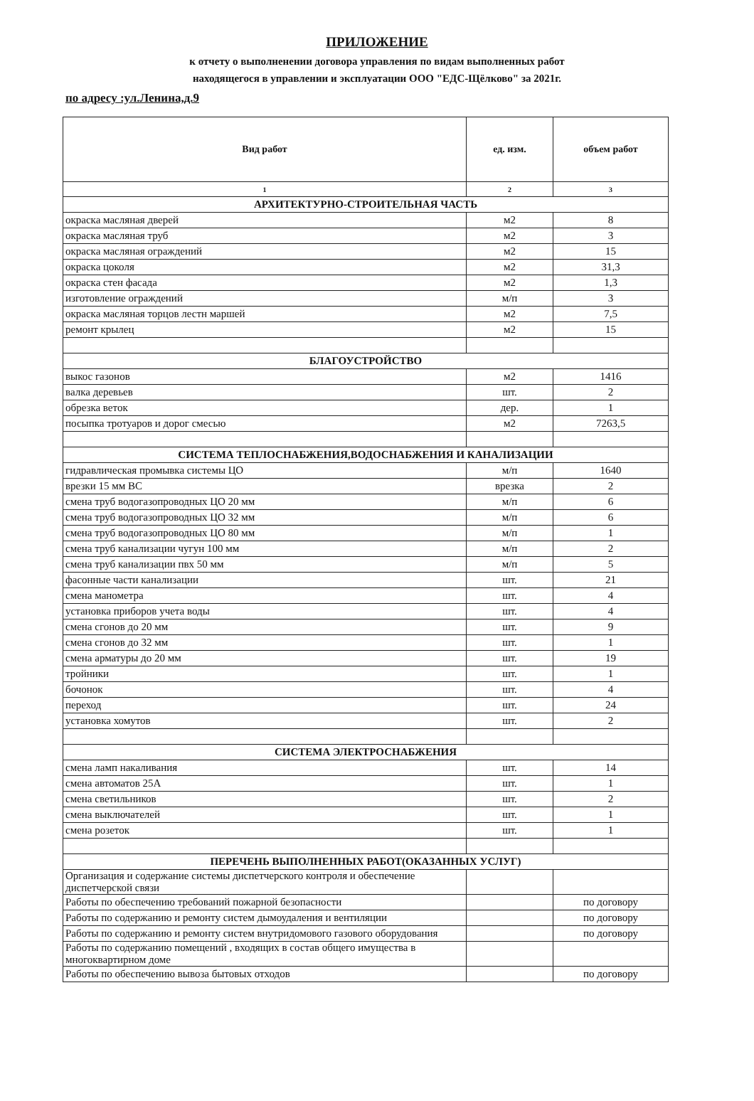ПРИЛОЖЕНИЕ
к отчету о выполненении договора управления по видам выполненных работ
находящегося в управлении и эксплуатации ООО "ЕДС-Щёлково" за 2021г.
по адресу :ул.Ленина,д.9
| Вид работ | ед. изм. | объем работ |
| --- | --- | --- |
| 1 | 2 | 3 |
| АРХИТЕКТУРНО-СТРОИТЕЛЬНАЯ ЧАСТЬ | | |
| окраска масляная дверей | м2 | 8 |
| окраска масляная труб | м2 | 3 |
| окраска масляная ограждений | м2 | 15 |
| окраска цоколя | м2 | 31,3 |
| окраска стен фасада | м2 | 1,3 |
| изготовление ограждений | м/п | 3 |
| окраска масляная торцов лестн маршей | м2 | 7,5 |
| ремонт крылец | м2 | 15 |
| БЛАГОУСТРОЙСТВО | | |
| выкос газонов | м2 | 1416 |
| валка деревьев | шт. | 2 |
| обрезка веток | дер. | 1 |
| посыпка тротуаров и дорог смесью | м2 | 7263,5 |
| СИСТЕМА ТЕПЛОСНАБЖЕНИЯ,ВОДОСНАБЖЕНИЯ И КАНАЛИЗАЦИИ | | |
| гидравлическая промывка системы ЦО | м/п | 1640 |
| врезки 15 мм ВС | врезка | 2 |
| смена труб водогазопроводных ЦО 20 мм | м/п | 6 |
| смена труб водогазопроводных ЦО 32 мм | м/п | 6 |
| смена труб водогазопроводных ЦО 80 мм | м/п | 1 |
| смена труб канализации чугун 100 мм | м/п | 2 |
| смена труб канализации пвх 50 мм | м/п | 5 |
| фасонные части канализации | шт. | 21 |
| смена манометра | шт. | 4 |
| установка приборов учета воды | шт. | 4 |
| смена сгонов до 20 мм | шт. | 9 |
| смена сгонов до 32 мм | шт. | 1 |
| смена арматуры до 20 мм | шт. | 19 |
| тройники | шт. | 1 |
| бочонок | шт. | 4 |
| переход | шт. | 24 |
| установка хомутов | шт. | 2 |
| СИСТЕМА ЭЛЕКТРОСНАБЖЕНИЯ | | |
| смена ламп накаливания | шт. | 14 |
| смена автоматов 25А | шт. | 1 |
| смена светильников | шт. | 2 |
| смена выключателей | шт. | 1 |
| смена розеток | шт. | 1 |
| ПЕРЕЧЕНЬ ВЫПОЛНЕННЫХ РАБОТ(ОКАЗАННЫХ УСЛУГ) | | |
| Организация и содержание системы диспетчерского контроля и обеспечение диспетчерской связи | | |
| Работы по обеспечению требований пожарной безопасности | | по договору |
| Работы по содержанию и ремонту систем дымоудаления и вентиляции | | по договору |
| Работы по содержанию и ремонту систем внутридомового газового оборудования | | по договору |
| Работы по содержанию помещений , входящих в состав общего имущества в многоквартирном доме | | |
| Работы по обеспечению вывоза бытовых отходов | | по договору |